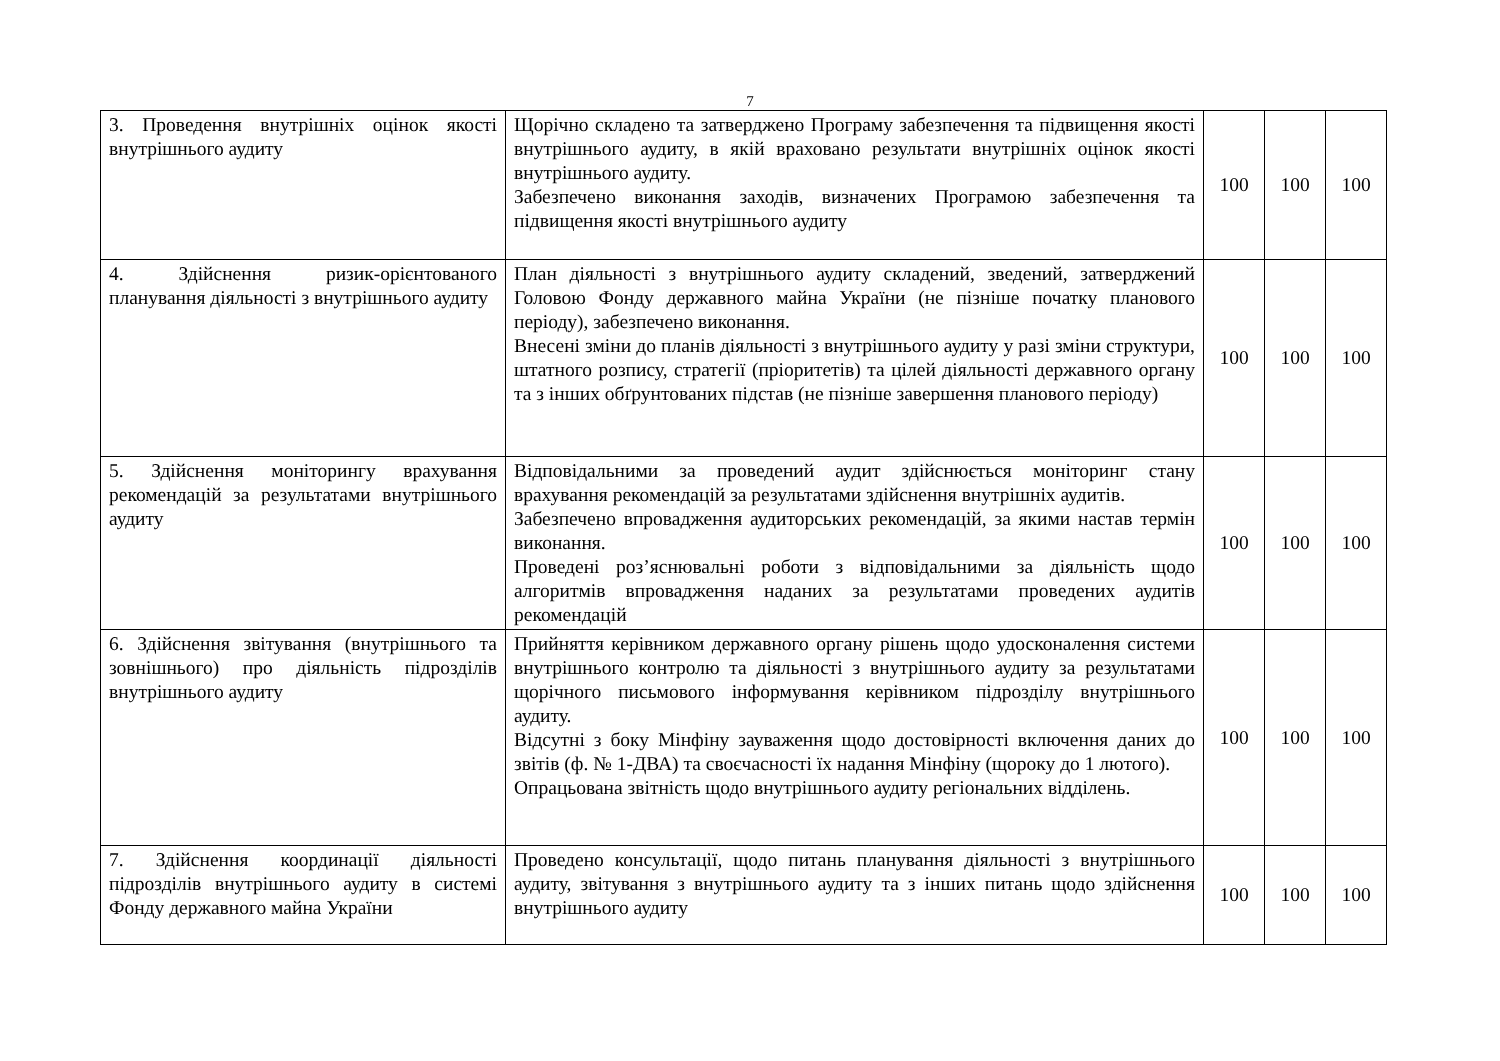7
| 3. Проведення внутрішніх оцінок якості внутрішнього аудиту | Щорічно складено та затверджено Програму забезпечення та підвищення якості внутрішнього аудиту, в якій враховано результати внутрішніх оцінок якості внутрішнього аудиту. Забезпечено виконання заходів, визначених Програмою забезпечення та підвищення якості внутрішнього аудиту | 100 | 100 | 100 |
| 4. Здійснення ризик-орієнтованого планування діяльності з внутрішнього аудиту | План діяльності з внутрішнього аудиту складений, зведений, затверджений Головою Фонду державного майна України (не пізніше початку планового періоду), забезпечено виконання. Внесені зміни до планів діяльності з внутрішнього аудиту у разі зміни структури, штатного розпису, стратегії (пріоритетів) та цілей діяльності державного органу та з інших обґрунтованих підстав (не пізніше завершення планового періоду) | 100 | 100 | 100 |
| 5. Здійснення моніторингу врахування рекомендацій за результатами внутрішнього аудиту | Відповідальними за проведений аудит здійснюється моніторинг стану врахування рекомендацій за результатами здійснення внутрішніх аудитів. Забезпечено впровадження аудиторських рекомендацій, за якими настав термін виконання. Проведені роз’яснювальні роботи з відповідальними за діяльність щодо алгоритмів впровадження наданих за результатами проведених аудитів рекомендацій | 100 | 100 | 100 |
| 6. Здійснення звітування (внутрішнього та зовнішнього) про діяльність підрозділів внутрішнього аудиту | Прийняття керівником державного органу рішень щодо удосконалення системи внутрішнього контролю та діяльності з внутрішнього аудиту за результатами щорічного письмового інформування керівником підрозділу внутрішнього аудиту. Відсутні з боку Мінфіну зауваження щодо достовірності включення даних до звітів (ф. № 1-ДВА) та своєчасності їх надання Мінфіну (щороку до 1 лютого). Опрацьована звітність щодо внутрішнього аудиту регіональних відділень. | 100 | 100 | 100 |
| 7. Здійснення координації діяльності підрозділів внутрішнього аудиту в системі Фонду державного майна України | Проведено консультації, щодо питань планування діяльності з внутрішнього аудиту, звітування з внутрішнього аудиту та з інших питань щодо здійснення внутрішнього аудиту | 100 | 100 | 100 |